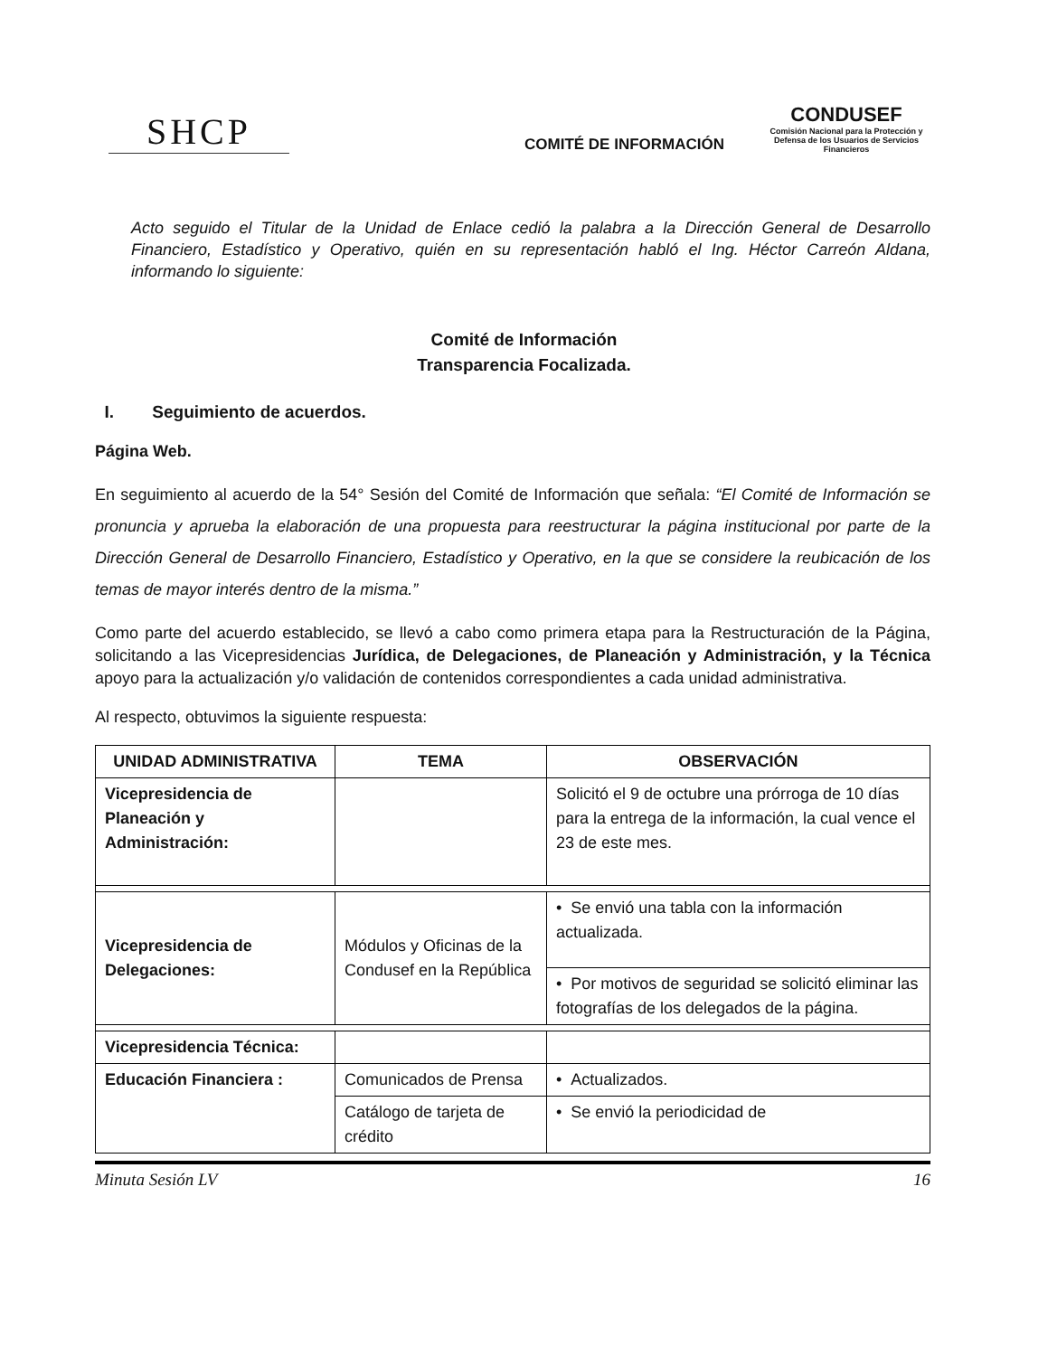SHCP
COMITÉ DE INFORMACIÓN
CONDUSEF
Comisión Nacional para la Protección y Defensa de los Usuarios de Servicios Financieros
Acto seguido el Titular de la Unidad de Enlace cedió la palabra a la Dirección General de Desarrollo Financiero, Estadístico y Operativo, quién en su representación habló el Ing. Héctor Carreón Aldana, informando lo siguiente:
Comité de Información
Transparencia Focalizada.
I. Seguimiento de acuerdos.
Página Web.
En seguimiento al acuerdo de la 54° Sesión del Comité de Información que señala: “El Comité de Información se pronuncia y aprueba la elaboración de una propuesta para reestructurar la página institucional por parte de la Dirección General de Desarrollo Financiero, Estadístico y Operativo, en la que se considere la reubicación de los temas de mayor interés dentro de la misma.”
Como parte del acuerdo establecido, se llevó a cabo como primera etapa para la Restructuración de la Página, solicitando a las Vicepresidencias Jurídica, de Delegaciones, de Planeación y Administración, y la Técnica apoyo para la actualización y/o validación de contenidos correspondientes a cada unidad administrativa.
Al respecto, obtuvimos la siguiente respuesta:
| UNIDAD ADMINISTRATIVA | TEMA | OBSERVACIÓN |
| --- | --- | --- |
| Vicepresidencia de Planeación y Administración: | | Solicitó el 9 de octubre una prórroga de 10 días para la entrega de la información, la cual vence el 23 de este mes. |
| Vicepresidencia de Delegaciones: | Módulos y Oficinas de la Condusef en la República | • Se envió una tabla con la información actualizada. |
| | | • Por motivos de seguridad se solicitó eliminar las fotografías de los delegados de la página. |
| Vicepresidencia Técnica: | | |
| Educación Financiera : | Comunicados de Prensa | • Actualizados. |
| | Catálogo de tarjeta de crédito | • Se envió la periodicidad de |
Minuta Sesión LV 16